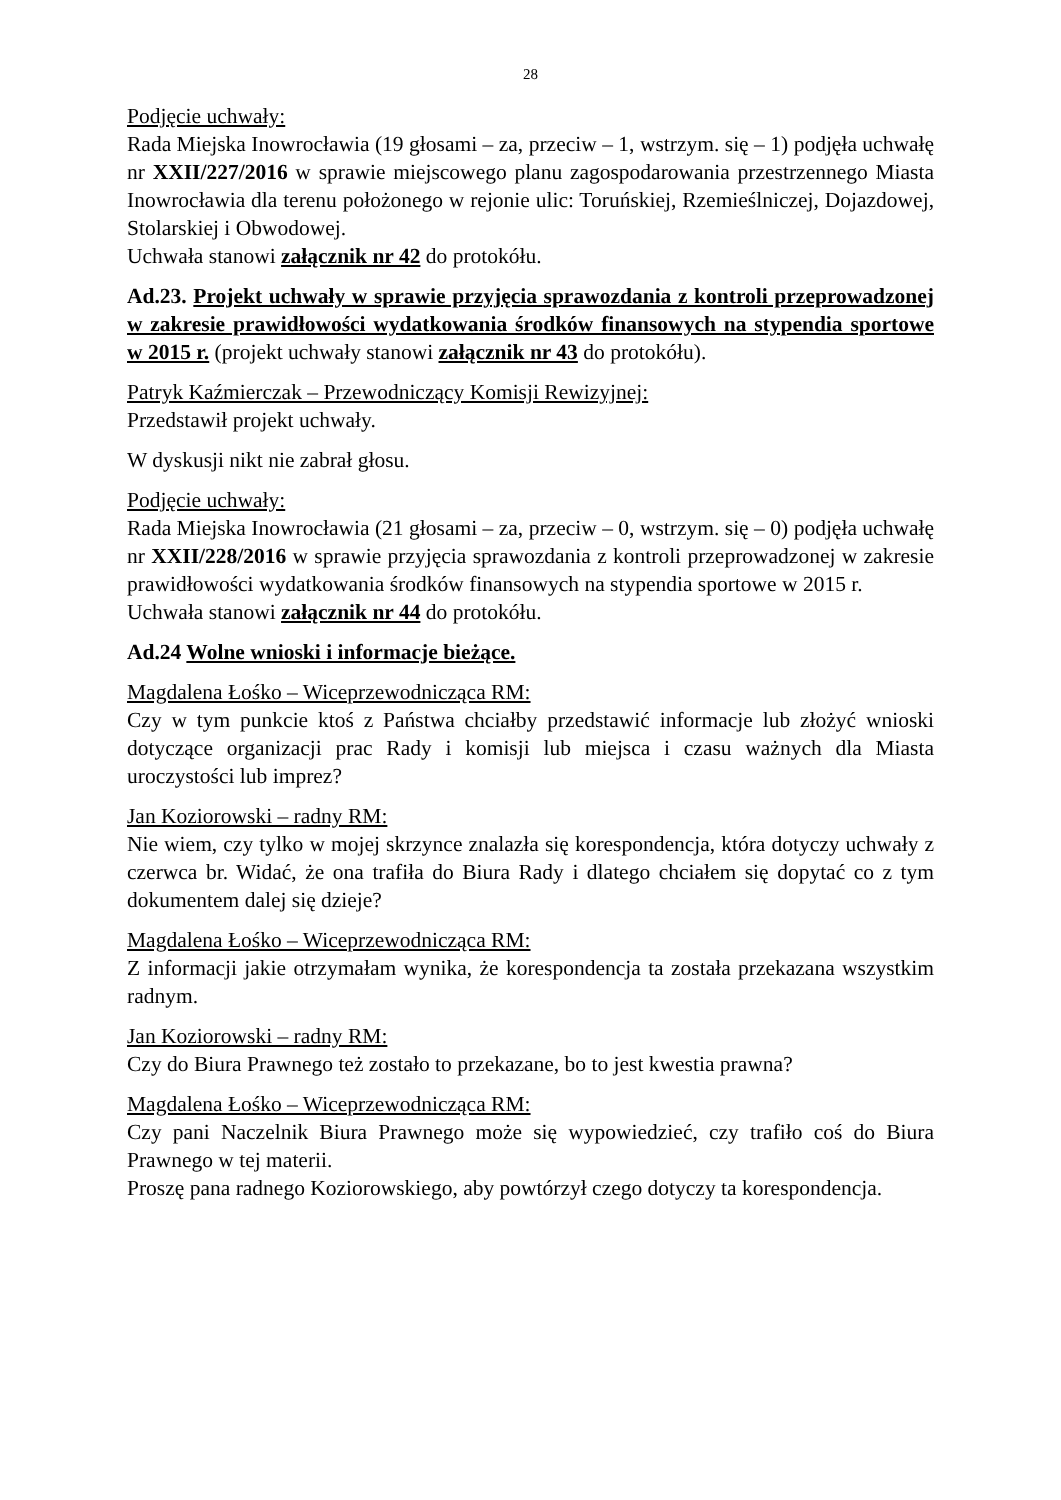28
Podjęcie uchwały:
Rada Miejska Inowrocławia (19 głosami – za, przeciw – 1, wstrzym. się – 1) podjęła uchwałę nr XXII/227/2016 w sprawie miejscowego planu zagospodarowania przestrzennego Miasta Inowrocławia dla terenu położonego w rejonie ulic: Toruńskiej, Rzemieślniczej, Dojazdowej, Stolarskiej i Obwodowej.
Uchwała stanowi załącznik nr 42 do protokółu.
Ad.23. Projekt uchwały w sprawie przyjęcia sprawozdania z kontroli przeprowadzonej w zakresie prawidłowości wydatkowania środków finansowych na stypendia sportowe w 2015 r. (projekt uchwały stanowi załącznik nr 43 do protokółu).
Patryk Kaźmierczak – Przewodniczący Komisji Rewizyjnej:
Przedstawił projekt uchwały.
W dyskusji nikt nie zabrał głosu.
Podjęcie uchwały:
Rada Miejska Inowrocławia (21 głosami – za, przeciw – 0, wstrzym. się – 0) podjęła uchwałę nr XXII/228/2016 w sprawie przyjęcia sprawozdania z kontroli przeprowadzonej w zakresie prawidłowości wydatkowania środków finansowych na stypendia sportowe w 2015 r.
Uchwała stanowi załącznik nr 44 do protokółu.
Ad.24 Wolne wnioski i informacje bieżące.
Magdalena Łośko – Wiceprzewodnicząca RM:
Czy w tym punkcie ktoś z Państwa chciałby przedstawić informacje lub złożyć wnioski dotyczące organizacji prac Rady i komisji lub miejsca i czasu ważnych dla Miasta uroczystości lub imprez?
Jan Koziorowski – radny RM:
Nie wiem, czy tylko w mojej skrzynce znalazła się korespondencja, która dotyczy uchwały z czerwca br. Widać, że ona trafiła do Biura Rady i dlatego chciałem się dopytać co z tym dokumentem dalej się dzieje?
Magdalena Łośko – Wiceprzewodnicząca RM:
Z informacji jakie otrzymałam wynika, że korespondencja ta została przekazana wszystkim radnym.
Jan Koziorowski – radny RM:
Czy do Biura Prawnego też zostało to przekazane, bo to jest kwestia prawna?
Magdalena Łośko – Wiceprzewodnicząca RM:
Czy pani Naczelnik Biura Prawnego może się wypowiedzieć, czy trafiło coś do Biura Prawnego w tej materii.
Proszę pana radnego Koziorowskiego, aby powtórzył czego dotyczy ta korespondencja.